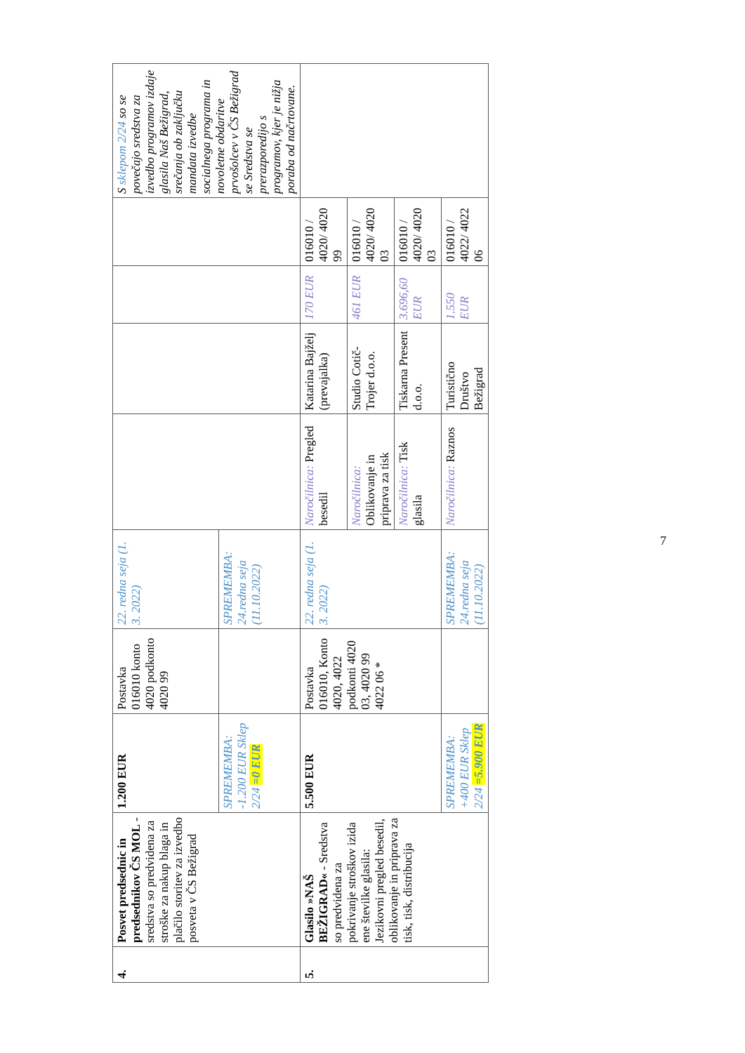| 4. | Posvet predsednic in predsednikov ČS MOL - sredstva so predvidena za stroške za nakup blaga in plačilo storitev za izvedbo posveta v ČS Bežigrad | 1.200 EUR | Postavka 016010 konto 4020 podkonto 4020 99 | 22. redna seja (1. 3. 2022) | | | | | S sklepom 2/24 so se povečajo sredstva za izvedbo programov izdaje glasila Naš Bežigrad, srečanja ob zaključku mandata izvedbe socialnega programa in novoletne obdaritve prvošolcev v ČS Bežigrad se Sredstva se prerazporedijo s programov, kjer je nižja poraba od načrtovane. |
| | | SPREMEMBA: -1.200 EUR Sklep 2/24 =0 EUR | | SPREMEMBA: 24.redna seja (11.10.2022) | | | | | |
| 5. | Glasilo »NAŠ BEŽIGRAD« - Sredstva so predvidena za pokrivanje stroškov izida ene številke glasila: Jezikovni pregled besedil, oblikovanje in priprava za tisk, tisk, distribucija | 5.500 EUR | Postavka 016010, Konto 4020, 4022 podkonti 4020 03, 4020 99 4022 06 * | 22. redna seja (1. 3. 2022) | Naročilnica: Pregled besedil | Katarina Bajželj (prevajalka) | 170 EUR | 016010 / 4020/ 4020 99 | |
| | | | | | Naročilnica: Oblikovanje in priprava za tisk | Studio Cotič-Trojer d.o.o. | 461 EUR | 016010 / 4020/ 4020 03 | |
| | | | | | Naročilnica: Tisk glasila | Tiskarna Present d.o.o. | 3.696,60 EUR | 016010 / 4020/ 4020 03 | |
| | | | | | Naročilnica: Raznos | Turistično Društvo Bežigrad | 1.550 EUR | 016010 / 4022/ 4022 06 | |
| | | SPREMEMBA: +400 EUR Sklep 2/24 =5.900 EUR | | SPREMEMBA: 24.redna seja (11.10.2022) | | | | | |
7